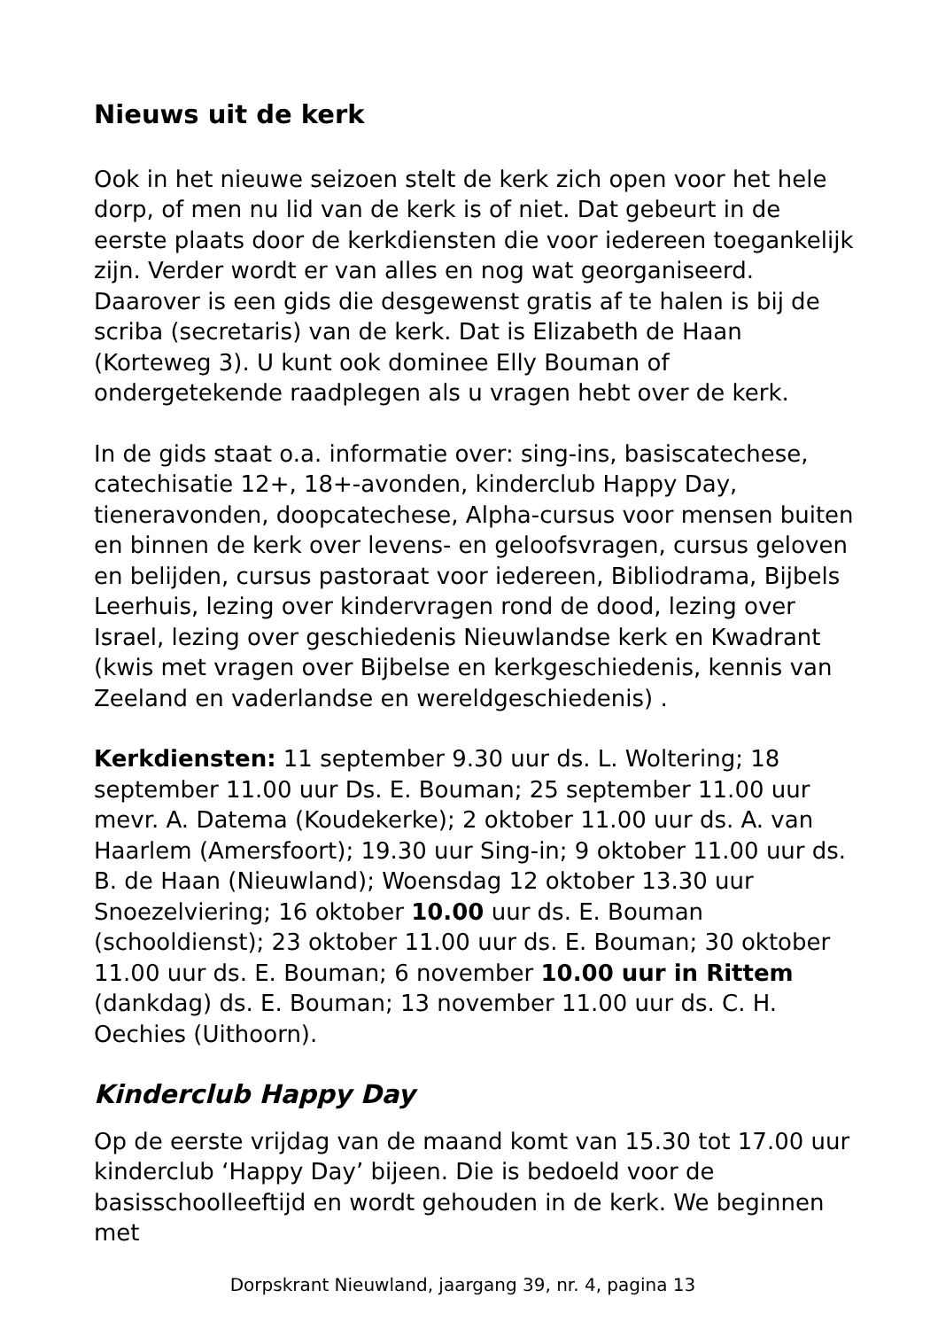Nieuws uit de kerk
Ook in het nieuwe seizoen stelt de kerk zich open voor het hele dorp, of men nu lid van de kerk is of niet. Dat gebeurt in de eerste plaats door de kerkdiensten die voor iedereen toegankelijk zijn. Verder wordt er van alles en nog wat georganiseerd. Daarover is een gids die desgewenst gratis af te halen is bij de scriba (secretaris) van de kerk. Dat is Elizabeth de Haan (Korteweg 3). U kunt ook dominee Elly Bouman of ondergetekende raadplegen als u vragen hebt over de kerk.
In de gids staat o.a. informatie over: sing-ins, basiscatechese, catechisatie 12+, 18+-avonden, kinderclub Happy Day, tieneravonden, doopcatechese, Alpha-cursus voor mensen buiten en binnen de kerk over levens- en geloofsvragen, cursus geloven en belijden, cursus pastoraat voor iedereen, Bibliodrama, Bijbels Leerhuis, lezing over kindervragen rond de dood, lezing over Israel, lezing over geschiedenis Nieuwlandse kerk en Kwadrant (kwis met vragen over Bijbelse en kerkgeschiedenis, kennis van Zeeland en vaderlandse en wereldgeschiedenis) .
Kerkdiensten: 11 september 9.30 uur ds. L. Woltering; 18 september 11.00 uur Ds. E. Bouman; 25 september 11.00 uur mevr. A. Datema (Koudekerke); 2 oktober 11.00 uur ds. A. van Haarlem (Amersfoort); 19.30 uur Sing-in; 9 oktober 11.00 uur ds. B. de Haan (Nieuwland); Woensdag 12 oktober 13.30 uur Snoezelviering; 16 oktober 10.00 uur ds. E. Bouman (schooldienst); 23 oktober 11.00 uur ds. E. Bouman; 30 oktober 11.00 uur ds. E. Bouman; 6 november 10.00 uur in Rittem (dankdag) ds. E. Bouman; 13 november 11.00 uur ds. C. H. Oechies (Uithoorn).
Kinderclub Happy Day
Op de eerste vrijdag van de maand komt van 15.30 tot 17.00 uur kinderclub ‘Happy Day’ bijeen. Die is bedoeld voor de basisschoolleeftijd en wordt gehouden in de kerk. We beginnen met
Dorpskrant Nieuwland, jaargang 39, nr. 4, pagina 13